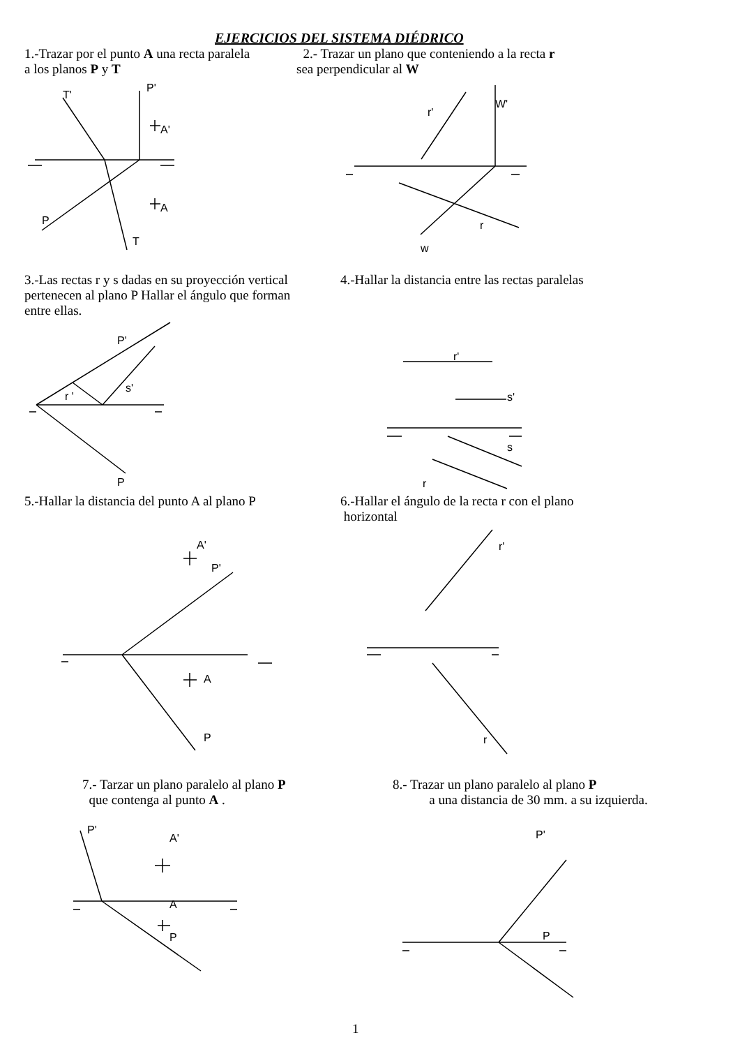EJERCICIOS DEL SISTEMA DIÉDRICO
1.-Trazar por el punto A una recta paralela
a los planos P y T
2.- Trazar un plano que conteniendo a la recta r
sea perpendicular al W
3.-Las rectas r y s dadas en su proyección vertical
pertenecen al plano P Hallar el ángulo que forman
entre ellas.
4.-Hallar la distancia entre las rectas paralelas
5.-Hallar la distancia del punto A al plano P
6.-Hallar el ángulo de la recta r con el plano
horizontal
7.- Tarzar un plano paralelo al plano P
que contenga al punto A .
8.- Trazar un plano paralelo al plano P
a una distancia de 30 mm. a su izquierda.
T'
P'
A'
A
P
T
r'
W'
r
w
P'
s'
r '
P
r'
s'
s
r
A'
P'
A
P
r'
r
P'
A'
A
P
P'
P
1